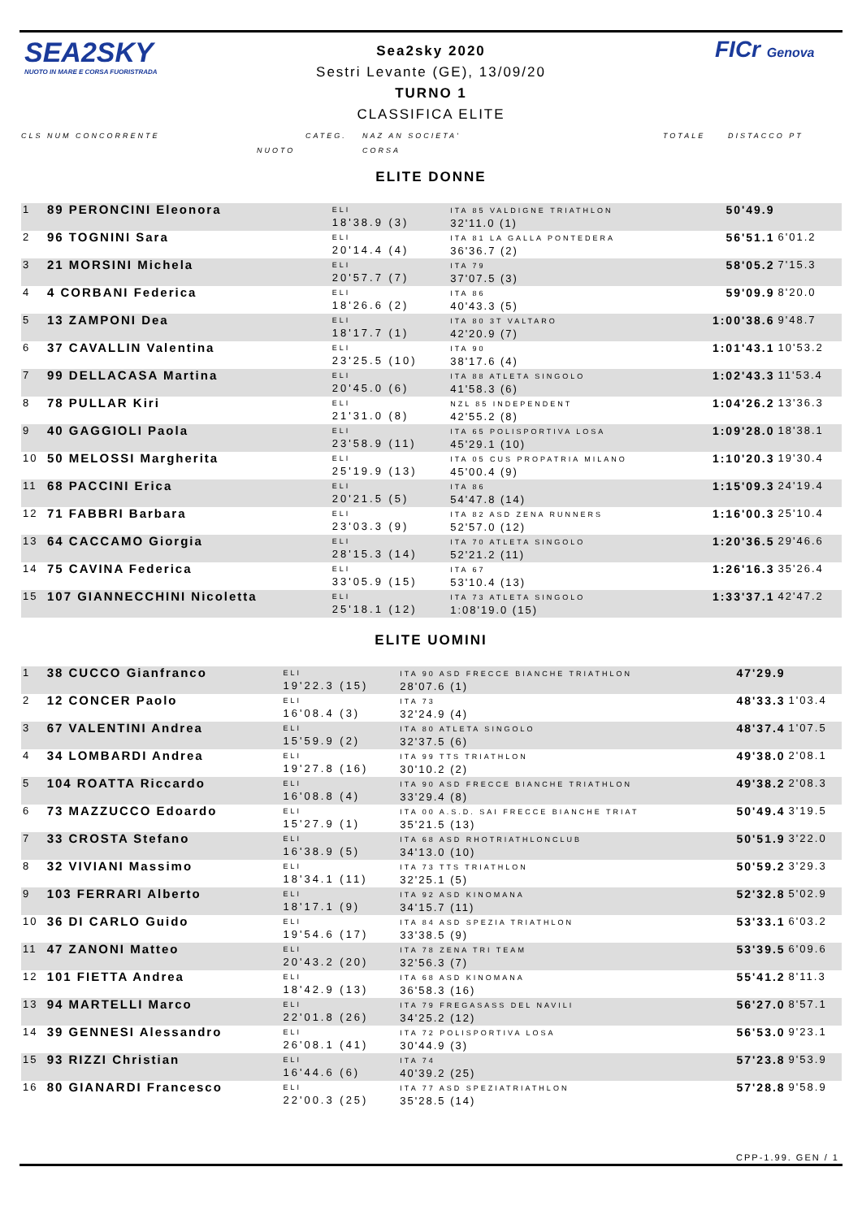SEA2SKY
NUOTO IN MARE E CORSA FUORISTRADA
FICr Genova
Sea2sky 2020
Sestri Levante (GE), 13/09/20
TURNO 1
CLASSIFICA ELITE
CLS NUM CONCORRENTE CATEG. NAZ AN SOCIETA' TOTALE DISTACCO PT
NUOTO CORSA
ELITE DONNE
| 1 | 89 PERONCINI Eleonora | ELI 18'38.9 (3) | ITA 85 VALDIGNE TRIATHLON 32'11.0 (1) | 50'49.9 | |
| 2 | 96 TOGNINI Sara | ELI 20'14.4 (4) | ITA 81 LA GALLA PONTEDERA 36'36.7 (2) | 56'51.1 | 6'01.2 |
| 3 | 21 MORSINI Michela | ELI 20'57.7 (7) | ITA 79 37'07.5 (3) | 58'05.2 | 7'15.3 |
| 4 | 4 CORBANI Federica | ELI 18'26.6 (2) | ITA 86 40'43.3 (5) | 59'09.9 | 8'20.0 |
| 5 | 13 ZAMPONI Dea | ELI 18'17.7 (1) | ITA 80 3T VALTARO 42'20.9 (7) | 1:00'38.6 | 9'48.7 |
| 6 | 37 CAVALLIN Valentina | ELI 23'25.5 (10) | ITA 90 38'17.6 (4) | 1:01'43.1 | 10'53.2 |
| 7 | 99 DELLACASA Martina | ELI 20'45.0 (6) | ITA 88 ATLETA SINGOLO 41'58.3 (6) | 1:02'43.3 | 11'53.4 |
| 8 | 78 PULLAR Kiri | ELI 21'31.0 (8) | NZL 85 INDEPENDENT 42'55.2 (8) | 1:04'26.2 | 13'36.3 |
| 9 | 40 GAGGIOLI Paola | ELI 23'58.9 (11) | ITA 65 POLISPORTIVA LOSA 45'29.1 (10) | 1:09'28.0 | 18'38.1 |
| 10 | 50 MELOSSI Margherita | ELI 25'19.9 (13) | ITA 05 CUS PROPATRIA MILANO 45'00.4 (9) | 1:10'20.3 | 19'30.4 |
| 11 | 68 PACCINI Erica | ELI 20'21.5 (5) | ITA 86 54'47.8 (14) | 1:15'09.3 | 24'19.4 |
| 12 | 71 FABBRI Barbara | ELI 23'03.3 (9) | ITA 82 ASD ZENA RUNNERS 52'57.0 (12) | 1:16'00.3 | 25'10.4 |
| 13 | 64 CACCAMO Giorgia | ELI 28'15.3 (14) | ITA 70 ATLETA SINGOLO 52'21.2 (11) | 1:20'36.5 | 29'46.6 |
| 14 | 75 CAVINA Federica | ELI 33'05.9 (15) | ITA 67 53'10.4 (13) | 1:26'16.3 | 35'26.4 |
| 15 | 107 GIANNECCHINI Nicoletta | ELI 25'18.1 (12) | ITA 73 ATLETA SINGOLO 1:08'19.0 (15) | 1:33'37.1 | 42'47.2 |
ELITE UOMINI
| 1 | 38 CUCCO Gianfranco | ELI 19'22.3 (15) | ITA 90 ASD FRECCE BIANCHE TRIATHLON 28'07.6 (1) | 47'29.9 | |
| 2 | 12 CONCER Paolo | ELI 16'08.4 (3) | ITA 73 32'24.9 (4) | 48'33.3 | 1'03.4 |
| 3 | 67 VALENTINI Andrea | ELI 15'59.9 (2) | ITA 80 ATLETA SINGOLO 32'37.5 (6) | 48'37.4 | 1'07.5 |
| 4 | 34 LOMBARDI Andrea | ELI 19'27.8 (16) | ITA 99 TTS TRIATHLON 30'10.2 (2) | 49'38.0 | 2'08.1 |
| 5 | 104 ROATTA Riccardo | ELI 16'08.8 (4) | ITA 90 ASD FRECCE BIANCHE TRIATHLON 33'29.4 (8) | 49'38.2 | 2'08.3 |
| 6 | 73 MAZZUCCO Edoardo | ELI 15'27.9 (1) | ITA 00 A.S.D. SAI FRECCE BIANCHE TRIAT 35'21.5 (13) | 50'49.4 | 3'19.5 |
| 7 | 33 CROSTA Stefano | ELI 16'38.9 (5) | ITA 68 ASD RHOTRIATHLONCLUB 34'13.0 (10) | 50'51.9 | 3'22.0 |
| 8 | 32 VIVIANI Massimo | ELI 18'34.1 (11) | ITA 73 TTS TRIATHLON 32'25.1 (5) | 50'59.2 | 3'29.3 |
| 9 | 103 FERRARI Alberto | ELI 18'17.1 (9) | ITA 92 ASD KINOMANA 34'15.7 (11) | 52'32.8 | 5'02.9 |
| 10 | 36 DI CARLO Guido | ELI 19'54.6 (17) | ITA 84 ASD SPEZIA TRIATHLON 33'38.5 (9) | 53'33.1 | 6'03.2 |
| 11 | 47 ZANONI Matteo | ELI 20'43.2 (20) | ITA 78 ZENA TRI TEAM 32'56.3 (7) | 53'39.5 | 6'09.6 |
| 12 | 101 FIETTA Andrea | ELI 18'42.9 (13) | ITA 68 ASD KINOMANA 36'58.3 (16) | 55'41.2 | 8'11.3 |
| 13 | 94 MARTELLI Marco | ELI 22'01.8 (26) | ITA 79 FREGASASS DEL NAVILI 34'25.2 (12) | 56'27.0 | 8'57.1 |
| 14 | 39 GENNESI Alessandro | ELI 26'08.1 (41) | ITA 72 POLISPORTIVA LOSA 30'44.9 (3) | 56'53.0 | 9'23.1 |
| 15 | 93 RIZZI Christian | ELI 16'44.6 (6) | ITA 74 40'39.2 (25) | 57'23.8 | 9'53.9 |
| 16 | 80 GIANARDI Francesco | ELI 22'00.3 (25) | ITA 77 ASD SPEZIATRIATHLON 35'28.5 (14) | 57'28.8 | 9'58.9 |
CPP-1.99. GEN / 1